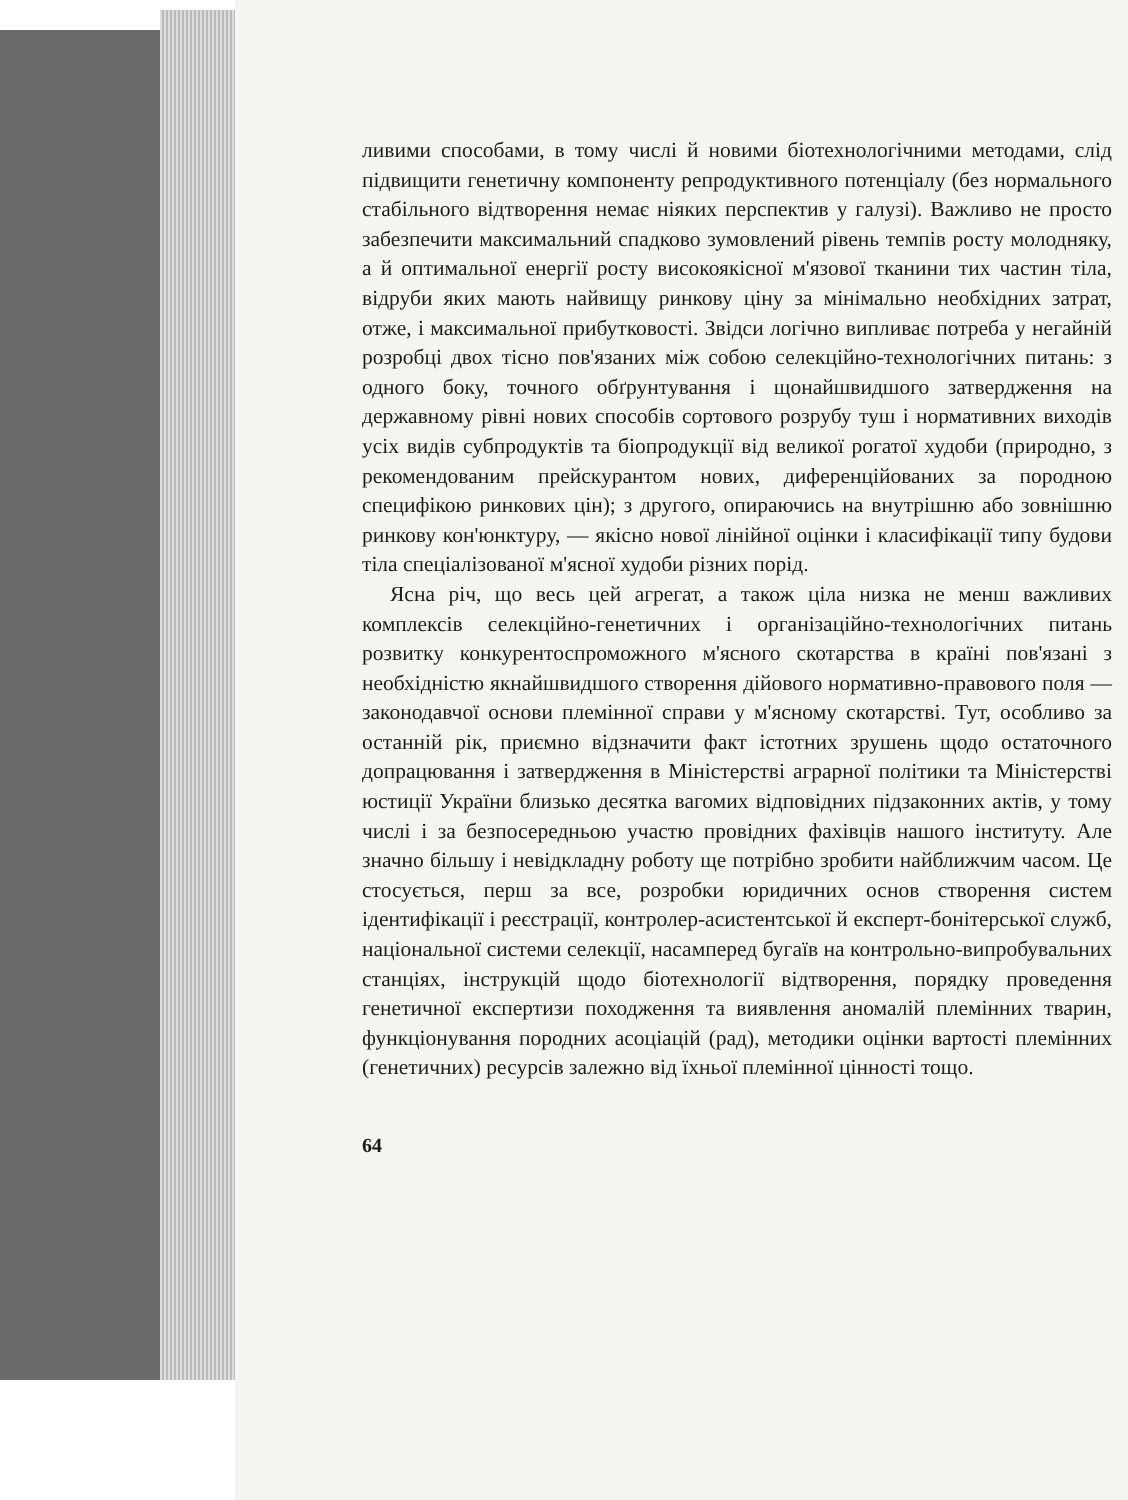ливими способами, в тому числі й новими біотехнологічними методами, слід підвищити генетичну компоненту репродуктивного потенціалу (без нормального стабільного відтворення немає ніяких перспектив у галузі). Важливо не просто забезпечити максимальний спадково зумовлений рівень темпів росту молодняку, а й оптимальної енергії росту високоякісної м'язової тканини тих частин тіла, відруби яких мають найвищу ринкову ціну за мінімально необхідних затрат, отже, і максимальної прибутковості. Звідси логічно випливає потреба у негайній розробці двох тісно пов'язаних між собою селекційно-технологічних питань: з одного боку, точного обґрунтування і щонайшвидшого затвердження на державному рівні нових способів сортового розрубу туш і нормативних виходів усіх видів субпродуктів та біопродукції від великої рогатої худоби (природно, з рекомендованим прейскурантом нових, диференційованих за породною специфікою ринкових цін); з другого, опираючись на внутрішню або зовнішню ринкову кон'юнктуру, — якісно нової лінійної оцінки і класифікації типу будови тіла спеціалізованої м'ясної худоби різних порід.
Ясна річ, що весь цей агрегат, а також ціла низка не менш важливих комплексів селекційно-генетичних і організаційно-технологічних питань розвитку конкурентоспроможного м'ясного скотарства в країні пов'язані з необхідністю якнайшвидшого створення дійового нормативно-правового поля — законодавчої основи племінної справи у м'ясному скотарстві. Тут, особливо за останній рік, приємно відзначити факт істотних зрушень щодо остаточного допрацювання і затвердження в Міністерстві аграрної політики та Міністерстві юстиції України близько десятка вагомих відповідних підзаконних актів, у тому числі і за безпосередньою участю провідних фахівців нашого інституту. Але значно більшу і невідкладну роботу ще потрібно зробити найближчим часом. Це стосується, перш за все, розробки юридичних основ створення систем ідентифікації і реєстрації, контролер-асистентської й експерт-бонітерської служб, національної системи селекції, насамперед бугаїв на контрольно-випробувальних станціях, інструкцій щодо біотехнології відтворення, порядку проведення генетичної експертизи походження та виявлення аномалій племінних тварин, функціонування породних асоціацій (рад), методики оцінки вартості племінних (генетичних) ресурсів залежно від їхньої племінної цінності тощо.
64